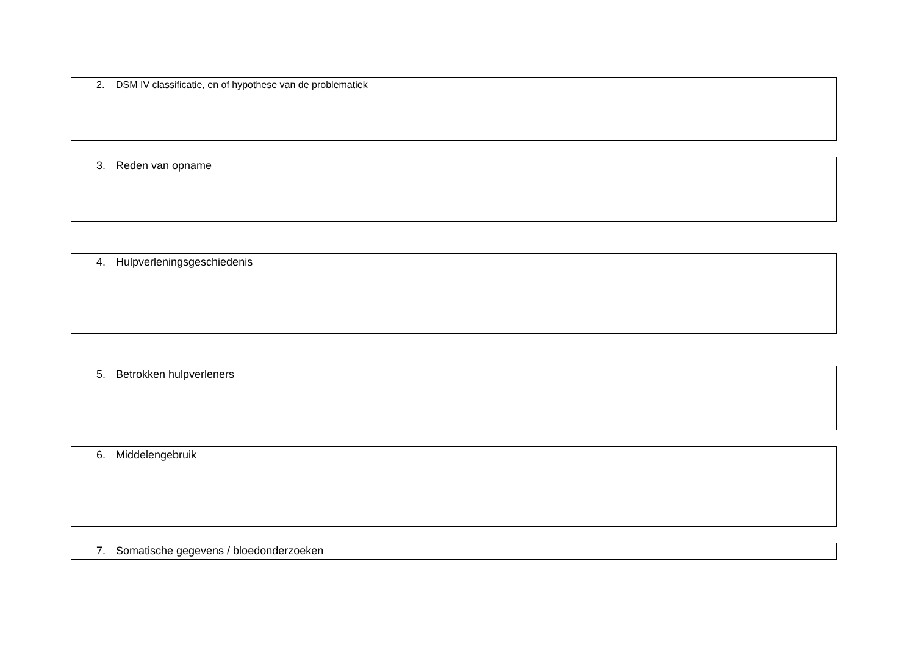2. DSM IV classificatie, en of hypothese van de problematiek
3. Reden van opname
4. Hulpverleningsgeschiedenis
5. Betrokken hulpverleners
6. Middelengebruik
7. Somatische gegevens / bloedonderzoeken